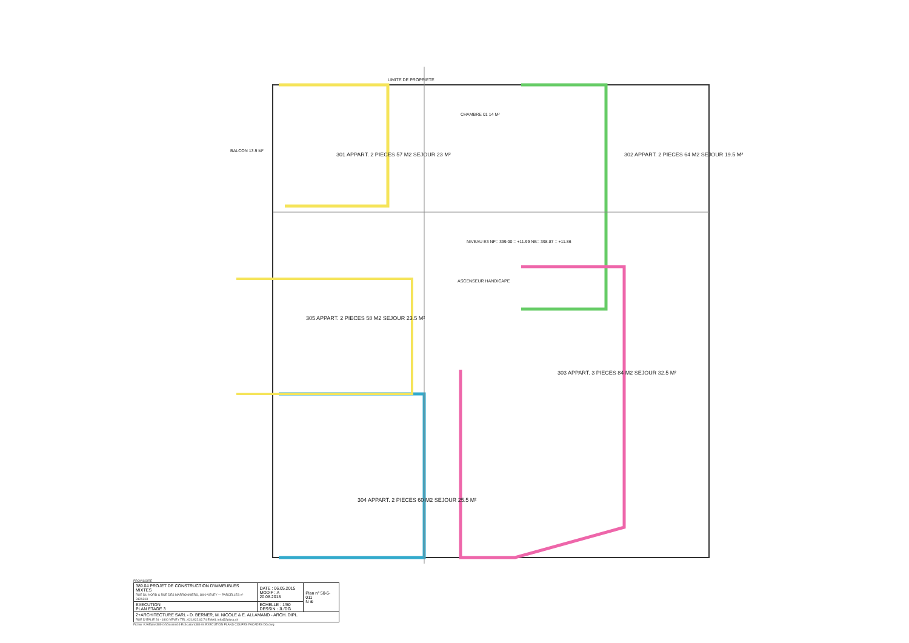LIMITE DE PROPRIETE
301 APPART. 2 PIECES 57 M2 SEJOUR 23 M²
302 APPART. 2 PIECES 64 M2 SEJOUR 19.5 M²
305 APPART. 2 PIECES 58 M2 SEJOUR 23.5 M²
303 APPART. 3 PIECES 84 M2 SEJOUR 32.5 M²
304 APPART. 2 PIECES 60 M2 SEJOUR 25.5 M²
BALCON 13.9 M²
CHAMBRE 01 14 M²
NIVEAU E3 NF= 399.00 = +11.99 NB= 398.87 = +11.86
ASCENSEUR HANDICAPE
PROVISOIRE
| 389.04 PROJET DE CONSTRUCTION D'IMMEUBLES MIXTES RUE DU NORD & RUE DES MARRONNIERS, 1800 VEVEY — PARCELLES n° 312&313 | DATE : 06.05.2015 MODIF : A 20.08.2018 | Plan n° 50-5-011 N ⊗ |
| EXECUTION PLAN ETAGE 3 | ECHELLE : 1/50 DESSIN : JL/DG | |
| 2+ARCHITECTURE SARL - D. BERNER, M. NICOLE & E. ALLAMAND - ARCH. DIPL. RUE D'ITALIE 26 - 1800 VEVEY TEL. 021/922.62.74 EMAIL info@2plusa.ch | | |
Fichier K:\Affaire\389.04\Dessin\04-Exécution\389.04 EXECUTION PLANS COUPES FACADES DG.dwg